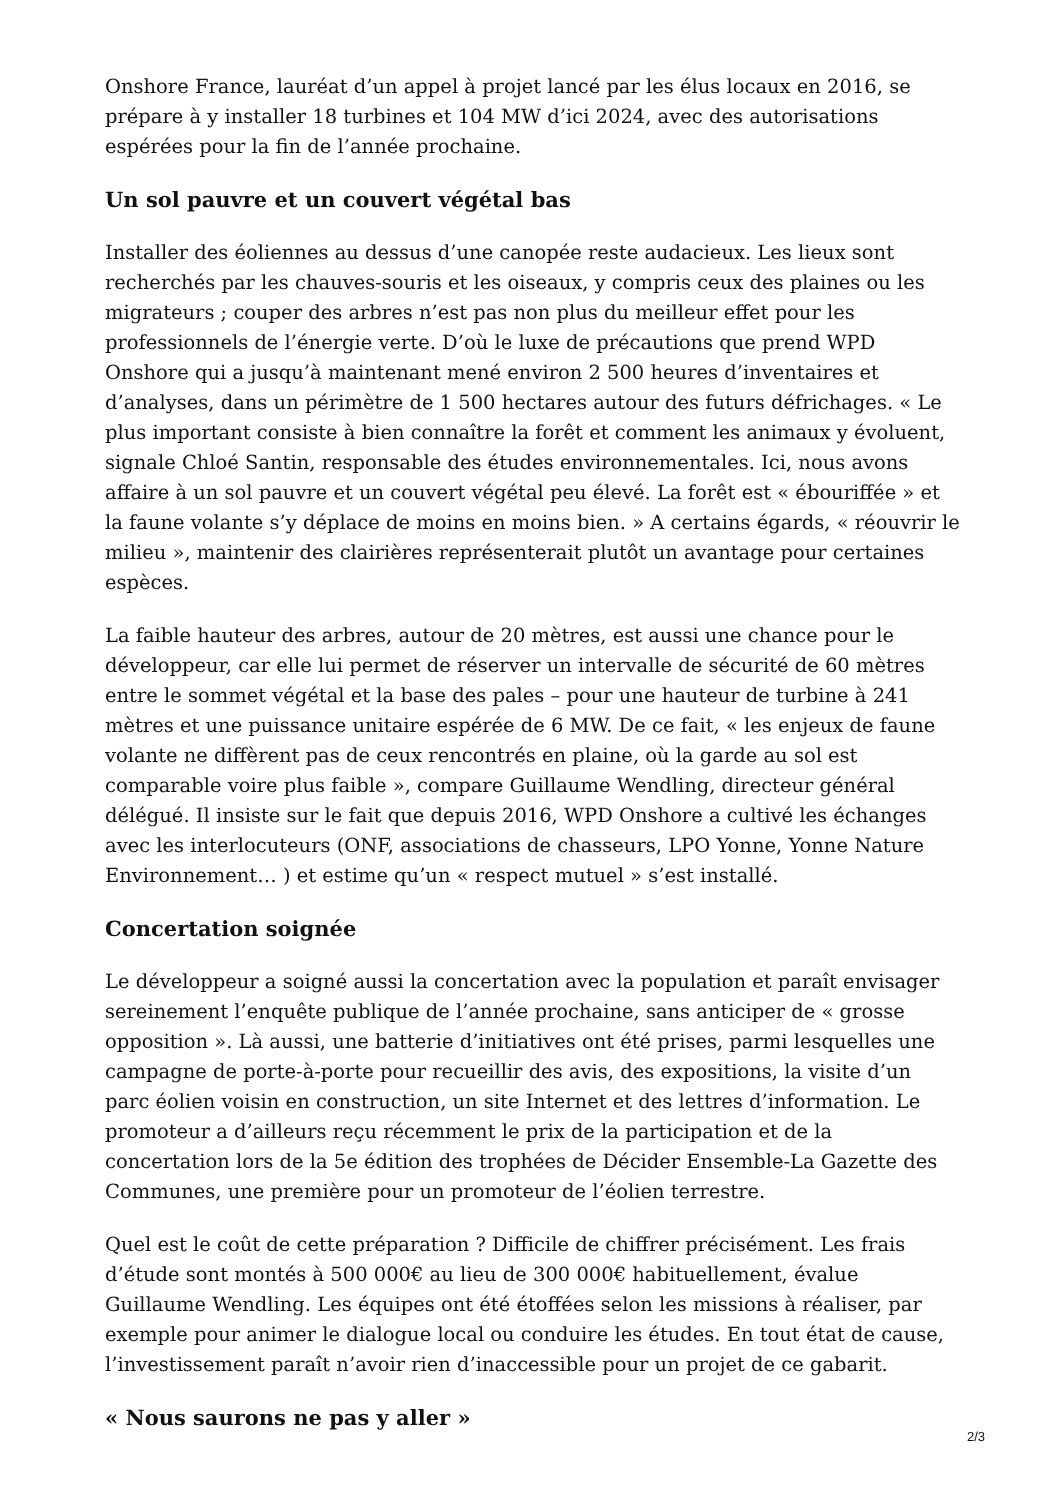Onshore France, lauréat d’un appel à projet lancé par les élus locaux en 2016, se prépare à y installer 18 turbines et 104 MW d’ici 2024, avec des autorisations espérées pour la fin de l’année prochaine.
Un sol pauvre et un couvert végétal bas
Installer des éoliennes au dessus d’une canopée reste audacieux. Les lieux sont recherchés par les chauves-souris et les oiseaux, y compris ceux des plaines ou les migrateurs ; couper des arbres n’est pas non plus du meilleur effet pour les professionnels de l’énergie verte. D’où le luxe de précautions que prend WPD Onshore qui a jusqu’à maintenant mené environ 2 500 heures d’inventaires et d’analyses, dans un périmètre de 1 500 hectares autour des futurs défrichages. « Le plus important consiste à bien connaître la forêt et comment les animaux y évoluent, signale Chloé Santin, responsable des études environnementales. Ici, nous avons affaire à un sol pauvre et un couvert végétal peu élevé. La forêt est « ébouriffée » et la faune volante s’y déplace de moins en moins bien. » A certains égards, « réouvrir le milieu », maintenir des clairières représenterait plutôt un avantage pour certaines espèces.
La faible hauteur des arbres, autour de 20 mètres, est aussi une chance pour le développeur, car elle lui permet de réserver un intervalle de sécurité de 60 mètres entre le sommet végétal et la base des pales – pour une hauteur de turbine à 241 mètres et une puissance unitaire espérée de 6 MW. De ce fait, « les enjeux de faune volante ne diffèrent pas de ceux rencontrés en plaine, où la garde au sol est comparable voire plus faible », compare Guillaume Wendling, directeur général délégué. Il insiste sur le fait que depuis 2016, WPD Onshore a cultivé les échanges avec les interlocuteurs (ONF, associations de chasseurs, LPO Yonne, Yonne Nature Environnement… ) et estime qu’un « respect mutuel » s’est installé.
Concertation soignée
Le développeur a soigné aussi la concertation avec la population et paraît envisager sereinement l’enquête publique de l’année prochaine, sans anticiper de « grosse opposition ». Là aussi, une batterie d’initiatives ont été prises, parmi lesquelles une campagne de porte-à-porte pour recueillir des avis, des expositions, la visite d’un parc éolien voisin en construction, un site Internet et des lettres d’information. Le promoteur a d’ailleurs reçu récemment le prix de la participation et de la concertation lors de la 5e édition des trophées de Décider Ensemble-La Gazette des Communes, une première pour un promoteur de l’éolien terrestre.
Quel est le coût de cette préparation ? Difficile de chiffrer précisément. Les frais d’étude sont montés à 500 000€ au lieu de 300 000€ habituellement, évalue Guillaume Wendling. Les équipes ont été étoffées selon les missions à réaliser, par exemple pour animer le dialogue local ou conduire les études. En tout état de cause, l’investissement paraît n’avoir rien d’inaccessible pour un projet de ce gabarit.
« Nous saurons ne pas y aller »
2/3